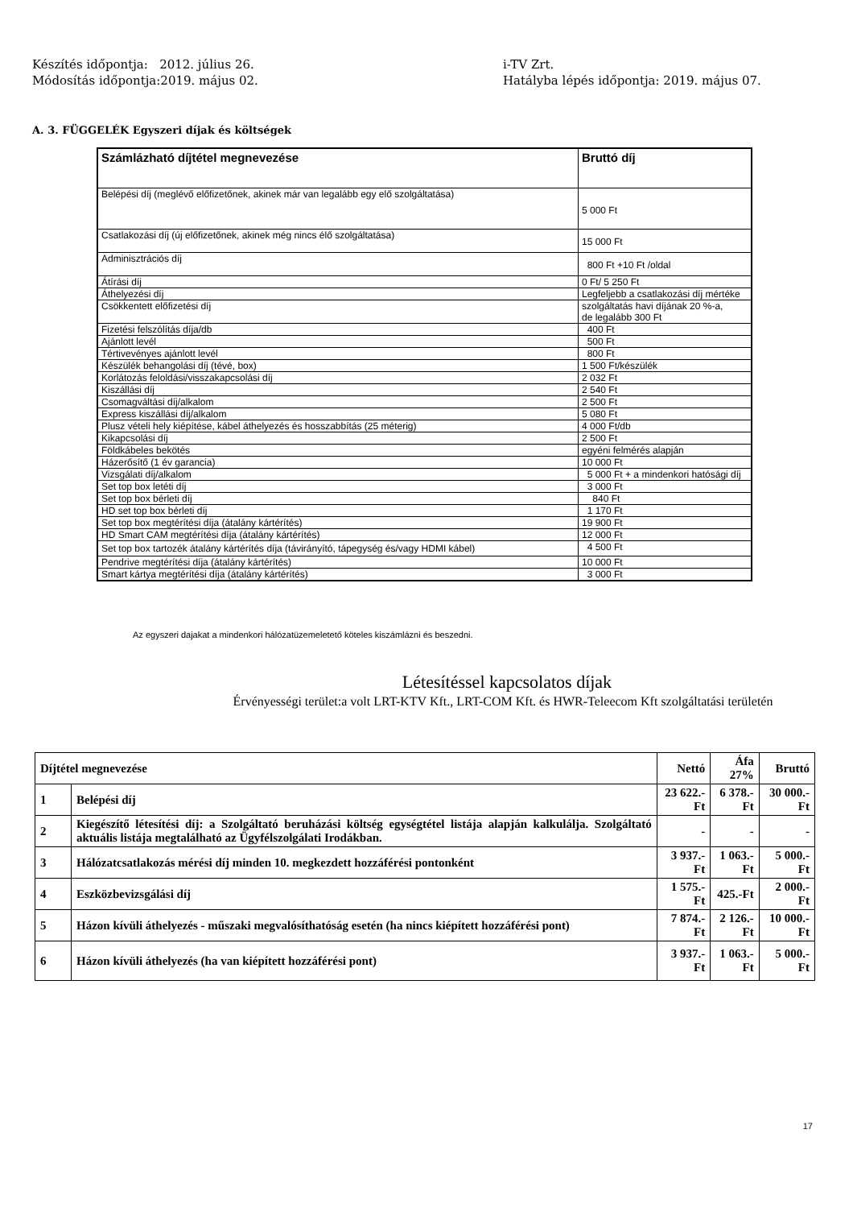Készítés időpontja: 2012. július 26.
Módosítás időpontja:2019. május 02.
i-TV Zrt.
Hatályba lépés időpontja: 2019. május 07.
A. 3. FÜGGELÉK Egyszeri díjak és költségek
| Számlázható díjtétel megnevezése | Bruttó díj |
| --- | --- |
| Belépési díj (meglévő előfizetőnek, akinek már van legalább egy elő szolgáltatása) | 5 000 Ft |
| Csatlakozási díj (új előfizetőnek, akinek még nincs élő szolgáltatása) | 15 000 Ft |
| Adminisztrációs díj | 800 Ft +10 Ft /oldal |
| Átírási díj | 0 Ft/ 5 250 Ft |
| Áthelyezési díj | Legfeljebb a csatlakozási díj mértéke |
| Csökkentett előfizetési díj | szolgáltatás havi díjának 20 %-a, de legalább 300 Ft |
| Fizetési felszólítás díja/db | 400 Ft |
| Ajánlott levél | 500 Ft |
| Tértivevényes ajánlott levél | 800 Ft |
| Készülék behangolási díj (tévé, box) | 1 500 Ft/készülék |
| Korlátozás feloldási/visszakapcsolási díj | 2 032 Ft |
| Kiszállási díj | 2 540 Ft |
| Csomagváltási díj/alkalom | 2 500 Ft |
| Express kiszállási díj/alkalom | 5 080 Ft |
| Plusz vételi hely kiépítése, kábel áthelyezés és hosszabbítás (25 méterig) | 4 000 Ft/db |
| Kikapcsolási díj | 2 500 Ft |
| Földkábeles bekötés | egyéni felmérés alapján |
| Házerősítő (1 év garancia) | 10 000 Ft |
| Vizsgálati díj/alkalom | 5 000 Ft + a mindenkori hatósági díj |
| Set top box letéti díj | 3 000 Ft |
| Set top box bérleti díj | 840 Ft |
| HD set top box bérleti díj | 1 170 Ft |
| Set top box megtérítési díja (átalány kártérítés) | 19 900 Ft |
| HD Smart CAM megtérítési díja (átalány kártérítés) | 12 000 Ft |
| Set top box tartozék átalány kártérítés díja (távirányító, tápegység és/vagy HDMI kábel) | 4 500 Ft |
| Pendrive megtérítési díja (átalány kártérítés) | 10 000 Ft |
| Smart kártya megtérítési díja (átalány kártérítés) | 3 000 Ft |
Az egyszeri dajakat a mindenkori hálózatüzemeletető köteles kiszámlázni és beszedni.
Létesítéssel kapcsolatos díjak
Érvényességi terület:a volt LRT-KTV Kft., LRT-COM Kft. és HWR-Teleecom Kft szolgáltatási területén
| Díjtétel megnevezése | | Nettó | Áfa 27% | Bruttó |
| --- | --- | --- | --- | --- |
| 1 | Belépési díj | 23 622.-Ft | 6 378.-Ft | 30 000.-Ft |
| 2 | Kiegészítő létesítési díj: a Szolgáltató beruházási költség egységtétel listája alapján kalkulálja. Szolgáltató aktuális listája megtalálható az Ügyfélszolgálati Irodákban. | - | - | - |
| 3 | Hálózatcsatlakozás mérési díj minden 10. megkezdett hozzáférési pontonként | 3 937.-Ft | 1 063.-Ft | 5 000.-Ft |
| 4 | Eszközbevizsgálási díj | 1 575.-Ft | 425.-Ft | 2 000.-Ft |
| 5 | Házon kívüli áthelyezés - műszaki megvalósíthatóság esetén (ha nincs kiépített hozzáférési pont) | 7 874.-Ft | 2 126.-Ft | 10 000.-Ft |
| 6 | Házon kívüli áthelyezés (ha van kiépített hozzáférési pont) | 3 937.-Ft | 1 063.-Ft | 5 000.-Ft |
17